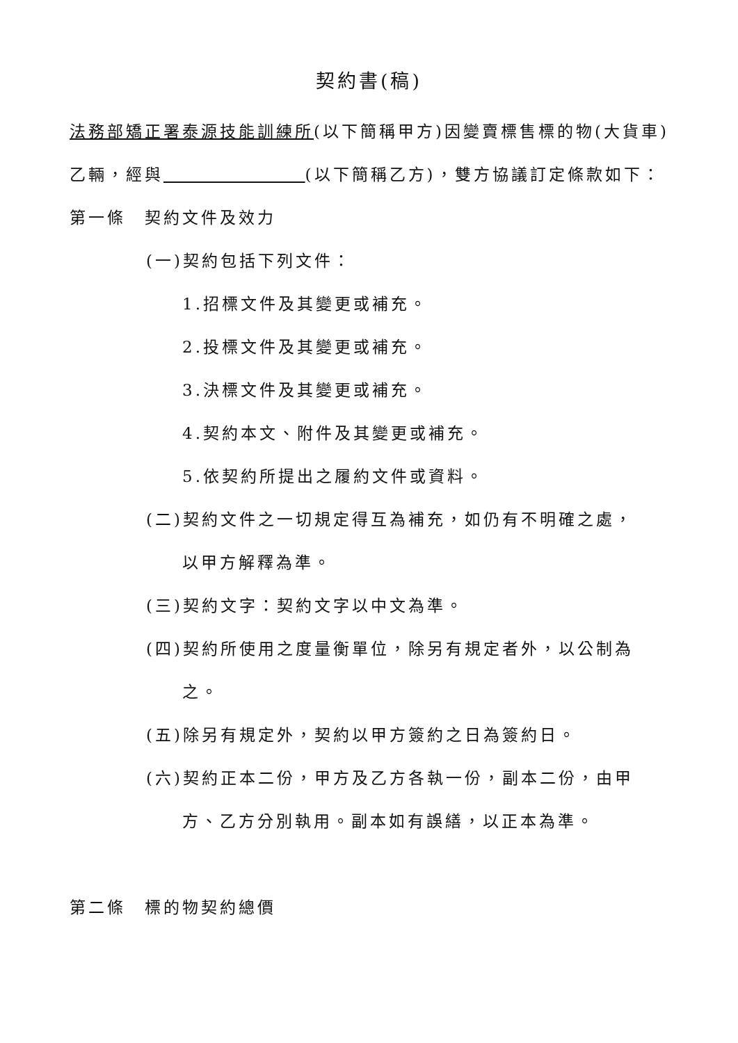契約書(稿)
法務部矯正署泰源技能訓練所(以下簡稱甲方)因變賣標售標的物(大貨車)乙輛，經與 (以下簡稱乙方)，雙方協議訂定條款如下：
第一條　契約文件及效力
(一)契約包括下列文件：
1.招標文件及其變更或補充。
2.投標文件及其變更或補充。
3.決標文件及其變更或補充。
4.契約本文、附件及其變更或補充。
5.依契約所提出之履約文件或資料。
(二)契約文件之一切規定得互為補充，如仍有不明確之處，
以甲方解釋為準。
(三)契約文字：契約文字以中文為準。
(四)契約所使用之度量衡單位，除另有規定者外，以公制為
之。
(五)除另有規定外，契約以甲方簽約之日為簽約日。
(六)契約正本二份，甲方及乙方各執一份，副本二份，由甲
方、乙方分別執用。副本如有誤繕，以正本為準。
第二條　標的物契約總價